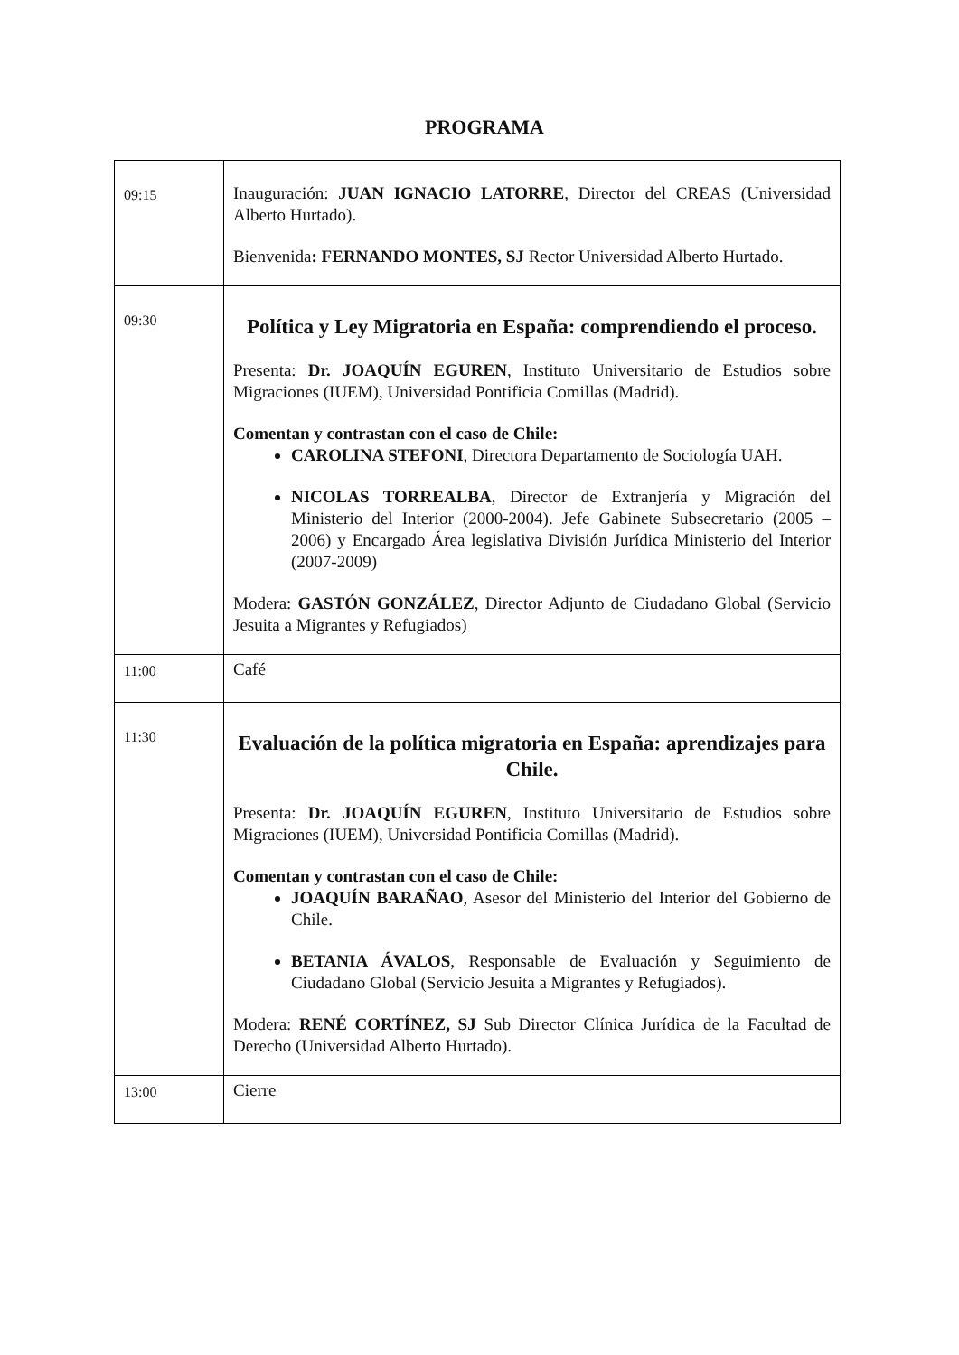PROGRAMA
| 09:15 | Inauguración: JUAN IGNACIO LATORRE , Director del CREAS (Universidad Alberto Hurtado). Bienvenida : FERNANDO MONTES, SJ Rector Universidad Alberto Hurtado. |
| 09:30 | Política y Ley Migratoria en España: comprendiendo el proceso. Presenta: Dr. JOAQUÍN EGUREN , Instituto Universitario de Estudios sobre Migraciones (IUEM), Universidad Pontificia Comillas (Madrid). Comentan y contrastan con el caso de Chile: CAROLINA STEFONI , Directora Departamento de Sociología UAH. NICOLAS TORREALBA , Director de Extranjería y Migración del Ministerio del Interior (2000-2004). Jefe Gabinete Subsecretario (2005 – 2006) y Encargado Área legislativa División Jurídica Ministerio del Interior (2007-2009) Modera: GASTÓN GONZÁLEZ , Director Adjunto de Ciudadano Global (Servicio Jesuita a Migrantes y Refugiados) |
| 11:00 | Café |
| 11:30 | Evaluación de la política migratoria en España: aprendizajes para Chile. Presenta: Dr. JOAQUÍN EGUREN , Instituto Universitario de Estudios sobre Migraciones (IUEM), Universidad Pontificia Comillas (Madrid). Comentan y contrastan con el caso de Chile: JOAQUÍN BARAÑAO , Asesor del Ministerio del Interior del Gobierno de Chile. BETANIA ÁVALOS , Responsable de Evaluación y Seguimiento de Ciudadano Global (Servicio Jesuita a Migrantes y Refugiados). Modera: RENÉ CORTÍNEZ, SJ Sub Director Clínica Jurídica de la Facultad de Derecho (Universidad Alberto Hurtado). |
| 13:00 | Cierre |